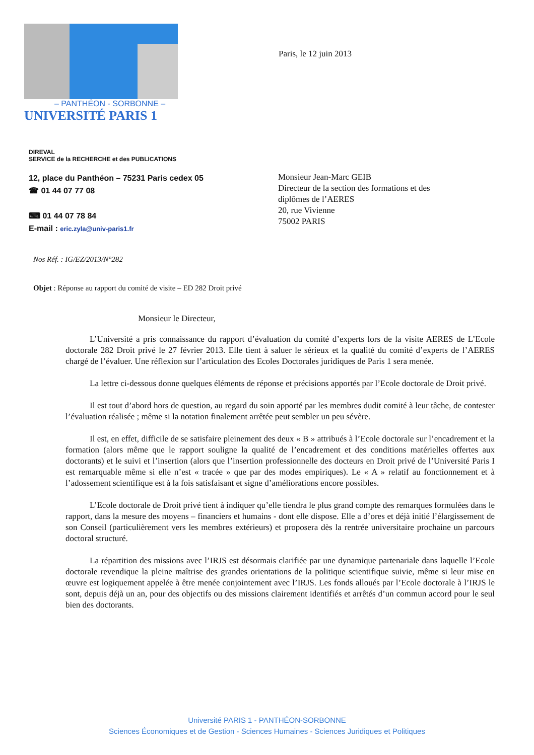– PANTHÉON - SORBONNE –
UNIVERSITÉ PARIS 1
Paris, le 12 juin 2013
DIREVAL
SERVICE de la RECHERCHE et des PUBLICATIONS
12, place du Panthéon – 75231 Paris cedex 05
☎ 01 44 07 77 08
⌨ 01 44 07 78 84
E-mail : eric.zyla@univ-paris1.fr
Monsieur Jean-Marc GEIB
Directeur de la section des formations et des
diplômes de l’AERES
20, rue Vivienne
75002 PARIS
Nos Réf. : IG/EZ/2013/N°282
Objet : Réponse au rapport du comité de visite – ED 282 Droit privé
Monsieur le Directeur,
L’Université a pris connaissance du rapport d’évaluation du comité d’experts lors de la visite AERES de L’Ecole doctorale 282 Droit privé le 27 février 2013. Elle tient à saluer le sérieux et la qualité du comité d’experts de l’AERES chargé de l’évaluer. Une réflexion sur l’articulation des Ecoles Doctorales juridiques de Paris 1 sera menée.
La lettre ci-dessous donne quelques éléments de réponse et précisions apportés par l’Ecole doctorale de Droit privé.
Il est tout d’abord hors de question, au regard du soin apporté par les membres dudit comité à leur tâche, de contester l’évaluation réalisée ; même si la notation finalement arrêtée peut sembler un peu sévère.
Il est, en effet, difficile de se satisfaire pleinement des deux « B » attribués à l’Ecole doctorale sur l’encadrement et la formation (alors même que le rapport souligne la qualité de l’encadrement et des conditions matérielles offertes aux doctorants) et le suivi et l’insertion (alors que l’insertion professionnelle des docteurs en Droit privé de l’Université Paris I est remarquable même si elle n’est « tracée » que par des modes empiriques). Le « A » relatif au fonctionnement et à l’adossement scientifique est à la fois satisfaisant et signe d’améliorations encore possibles.
L’Ecole doctorale de Droit privé tient à indiquer qu’elle tiendra le plus grand compte des remarques formulées dans le rapport, dans la mesure des moyens – financiers et humains - dont elle dispose. Elle a d’ores et déjà initié l’élargissement de son Conseil (particulièrement vers les membres extérieurs) et proposera dès la rentrée universitaire prochaine un parcours doctoral structuré.
La répartition des missions avec l’IRJS est désormais clarifiée par une dynamique partenariale dans laquelle l’Ecole doctorale revendique la pleine maîtrise des grandes orientations de la politique scientifique suivie, même si leur mise en œuvre est logiquement appelée à être menée conjointement avec l’IRJS. Les fonds alloués par l’Ecole doctorale à l’IRJS le sont, depuis déjà un an, pour des objectifs ou des missions clairement identifiés et arrêtés d’un commun accord pour le seul bien des doctorants.
Université PARIS 1 - PANTHÉON-SORBONNE
Sciences Économiques et de Gestion - Sciences Humaines - Sciences Juridiques et Politiques